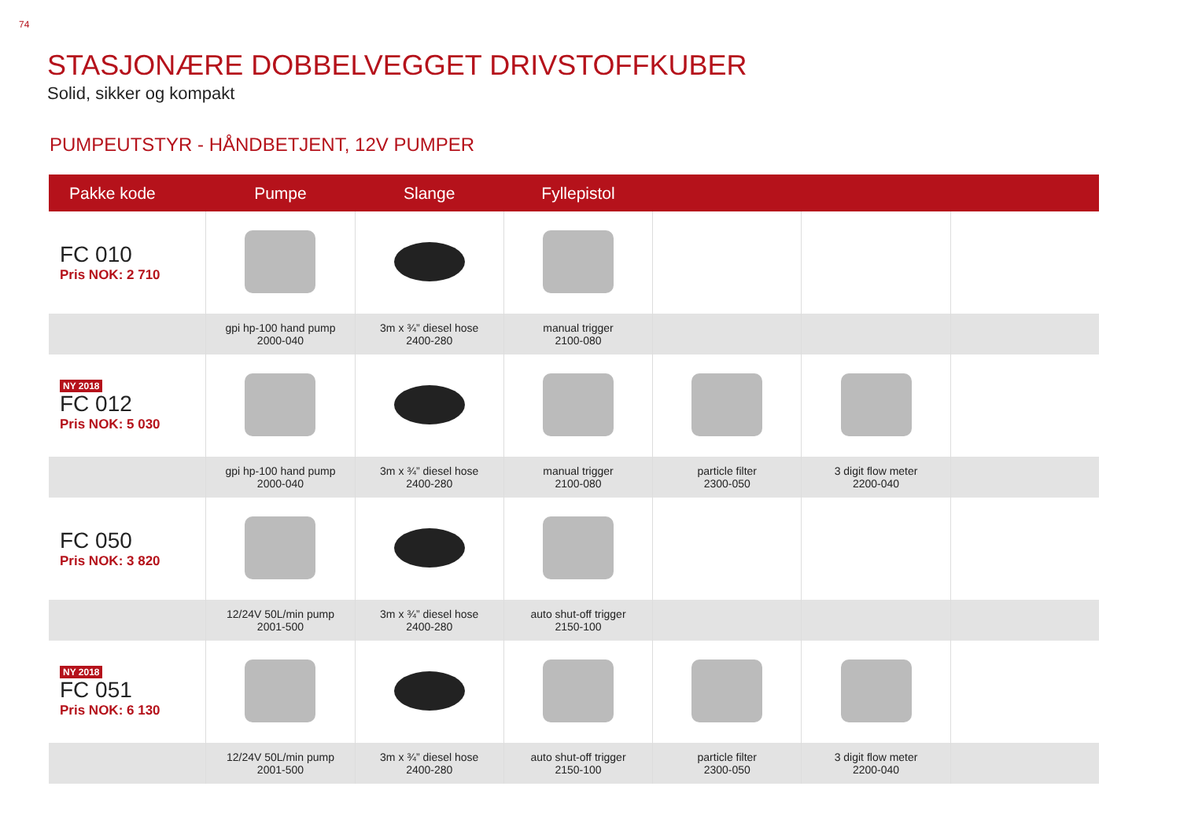74
STASJONÆRE DOBBELVEGGET DRIVSTOFFKUBER
Solid, sikker og kompakt
PUMPEUTSTYR - HÅNDBETJENT, 12V PUMPER
| Pakke kode | Pumpe | Slange | Fyllepistol | | | |
| --- | --- | --- | --- | --- | --- | --- |
| FC 010 Pris NOK: 2 710 | | | | | | |
| | gpi hp-100 hand pump 2000-040 | 3m x ¾” diesel hose 2400-280 | manual trigger 2100-080 | | | |
| NY 2018 FC 012 Pris NOK: 5 030 | | | | | | |
| | gpi hp-100 hand pump 2000-040 | 3m x ¾” diesel hose 2400-280 | manual trigger 2100-080 | particle filter 2300-050 | 3 digit flow meter 2200-040 | |
| FC 050 Pris NOK: 3 820 | | | | | | |
| | 12/24V 50L/min pump 2001-500 | 3m x ¾” diesel hose 2400-280 | auto shut-off trigger 2150-100 | | | |
| NY 2018 FC 051 Pris NOK: 6 130 | | | | | | |
| | 12/24V 50L/min pump 2001-500 | 3m x ¾” diesel hose 2400-280 | auto shut-off trigger 2150-100 | particle filter 2300-050 | 3 digit flow meter 2200-040 | |